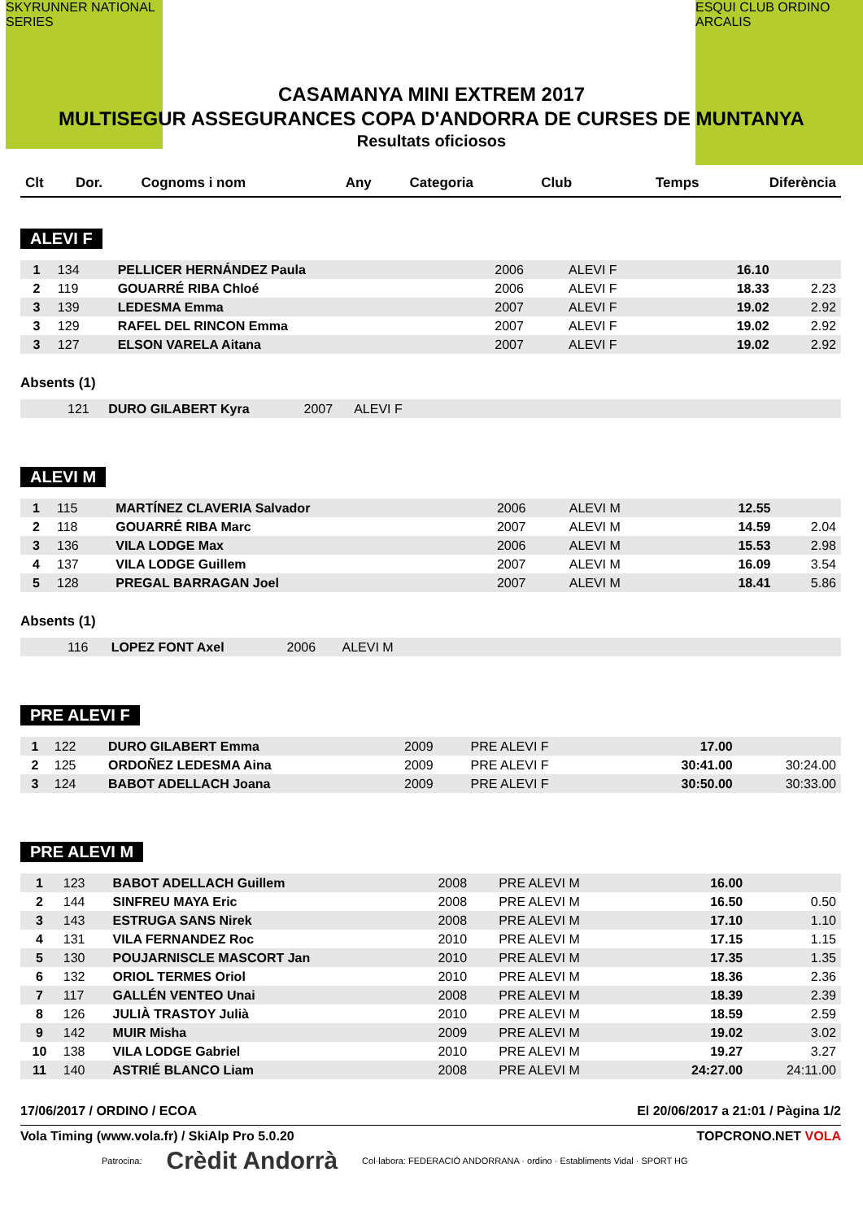SKYRUNNER NATIONAL SERIES
ESQUI CLUB ORDINO ARCALIS
CASAMANYA MINI EXTREM 2017
MULTISEGUR ASSEGURANCES COPA D'ANDORRA DE CURSES DE MUNTANYA
Resultats oficiosos
| Clt | Dor. | Cognoms i nom | Any | Categoria | Club | Temps | Diferència |
| --- | --- | --- | --- | --- | --- | --- | --- |
ALEVI F
| 1 | 134 | PELLICER HERNÁNDEZ Paula | 2006 | ALEVI F | | 16.10 | |
| 2 | 119 | GOUARRÉ RIBA Chloé | 2006 | ALEVI F | | 18.33 | 2.23 |
| 3 | 139 | LEDESMA Emma | 2007 | ALEVI F | | 19.02 | 2.92 |
| 3 | 129 | RAFEL DEL RINCON Emma | 2007 | ALEVI F | | 19.02 | 2.92 |
| 3 | 127 | ELSON VARELA Aitana | 2007 | ALEVI F | | 19.02 | 2.92 |
Absents (1)
| | 121 | DURO GILABERT Kyra | 2007 | ALEVI F | |
ALEVI M
| 1 | 115 | MARTÍNEZ CLAVERIA Salvador | 2006 | ALEVI M | | 12.55 | |
| 2 | 118 | GOUARRÉ RIBA Marc | 2007 | ALEVI M | | 14.59 | 2.04 |
| 3 | 136 | VILA LODGE Max | 2006 | ALEVI M | | 15.53 | 2.98 |
| 4 | 137 | VILA LODGE Guillem | 2007 | ALEVI M | | 16.09 | 3.54 |
| 5 | 128 | PREGAL BARRAGAN Joel | 2007 | ALEVI M | | 18.41 | 5.86 |
Absents (1)
| | 116 | LOPEZ FONT Axel | 2006 | ALEVI M | |
PRE ALEVI F
| 1 | 122 | DURO GILABERT Emma | 2009 | PRE ALEVI F | | 17.00 | |
| 2 | 125 | ORDOÑEZ LEDESMA Aina | 2009 | PRE ALEVI F | | 30:41.00 | 30:24.00 |
| 3 | 124 | BABOT ADELLACH Joana | 2009 | PRE ALEVI F | | 30:50.00 | 30:33.00 |
PRE ALEVI M
| 1 | 123 | BABOT ADELLACH Guillem | 2008 | PRE ALEVI M | | 16.00 | |
| 2 | 144 | SINFREU MAYA Eric | 2008 | PRE ALEVI M | | 16.50 | 0.50 |
| 3 | 143 | ESTRUGA SANS Nirek | 2008 | PRE ALEVI M | | 17.10 | 1.10 |
| 4 | 131 | VILA FERNANDEZ Roc | 2010 | PRE ALEVI M | | 17.15 | 1.15 |
| 5 | 130 | POUJARNISCLE MASCORT Jan | 2010 | PRE ALEVI M | | 17.35 | 1.35 |
| 6 | 132 | ORIOL TERMES Oriol | 2010 | PRE ALEVI M | | 18.36 | 2.36 |
| 7 | 117 | GALLÉN VENTEO Unai | 2008 | PRE ALEVI M | | 18.39 | 2.39 |
| 8 | 126 | JULIÀ TRASTOY Julià | 2010 | PRE ALEVI M | | 18.59 | 2.59 |
| 9 | 142 | MUIR Misha | 2009 | PRE ALEVI M | | 19.02 | 3.02 |
| 10 | 138 | VILA LODGE Gabriel | 2010 | PRE ALEVI M | | 19.27 | 3.27 |
| 11 | 140 | ASTRIÉ BLANCO Liam | 2008 | PRE ALEVI M | | 24:27.00 | 24:11.00 |
17/06/2017 / ORDINO / ECOA El 20/06/2017 a 21:01 / Pàgina 1/2
Vola Timing (www.vola.fr) / SkiAlp Pro 5.0.20 TOPCRONO.NET VOLA
Patrocina: Crèdit Andorrà Col·labora: FEDERACIÓ ANDORRANA · ordino · Establiments Vidal · SPORT HG